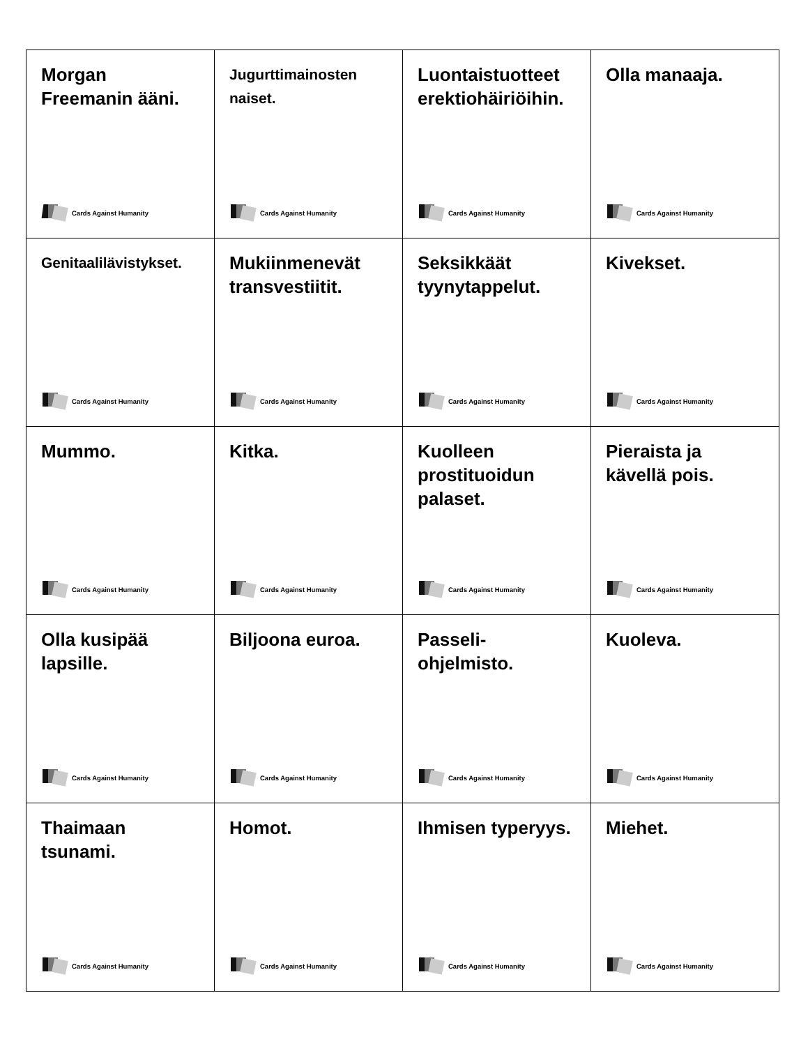| Morgan Freemanin ääni. Cards Against Humanity | Jugurttimainosten naiset. Cards Against Humanity | Luontaistuotteet erektiohäiriöihin. Cards Against Humanity | Olla manaaja. Cards Against Humanity |
| Genitaalilävistykset. Cards Against Humanity | Mukiinmenevät transvestiitit. Cards Against Humanity | Seksikkäät tyynytappelut. Cards Against Humanity | Kivekset. Cards Against Humanity |
| Mummo. Cards Against Humanity | Kitka. Cards Against Humanity | Kuolleen prostituoidun palaset. Cards Against Humanity | Pieraista ja kävellä pois. Cards Against Humanity |
| Olla kusipää lapsille. Cards Against Humanity | Biljoona euroa. Cards Against Humanity | Passeli- ohjelmisto. Cards Against Humanity | Kuoleva. Cards Against Humanity |
| Thaimaan tsunami. Cards Against Humanity | Homot. Cards Against Humanity | Ihmisen typeryys. Cards Against Humanity | Miehet. Cards Against Humanity |